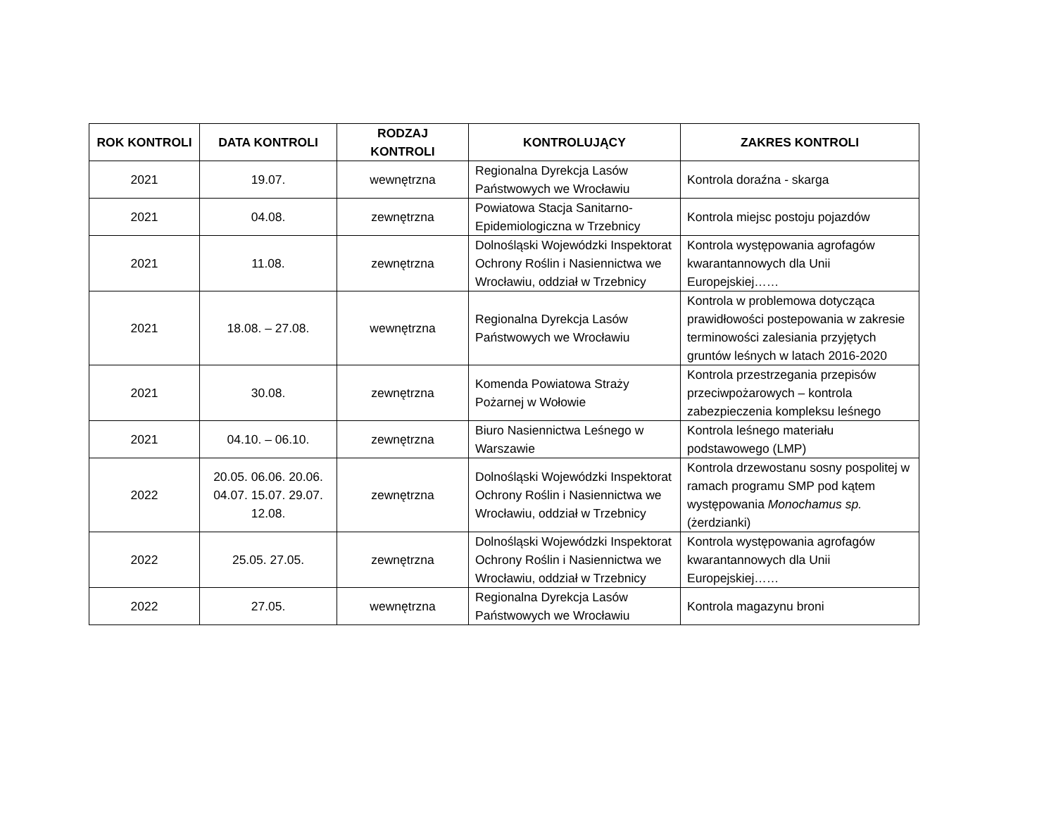| ROK KONTROLI | DATA KONTROLI | RODZAJ KONTROLI | KONTROLUJĄCY | ZAKRES KONTROLI |
| --- | --- | --- | --- | --- |
| 2021 | 19.07. | wewnętrzna | Regionalna Dyrekcja Lasów Państwowych we Wrocławiu | Kontrola doraźna - skarga |
| 2021 | 04.08. | zewnętrzna | Powiatowa Stacja Sanitarno-Epidemiologiczna w Trzebnicy | Kontrola miejsc postoju pojazdów |
| 2021 | 11.08. | zewnętrzna | Dolnośląski Wojewódzki Inspektorat Ochrony Roślin i Nasiennictwa we Wrocławiu, oddział w Trzebnicy | Kontrola występowania agrofagów kwarantannowych dla Unii Europejskiej…… |
| 2021 | 18.08. – 27.08. | wewnętrzna | Regionalna Dyrekcja Lasów Państwowych we Wrocławiu | Kontrola w problemowa dotycząca prawidłowości postepowania w zakresie terminowości zalesiania przyjętych gruntów leśnych w latach 2016-2020 |
| 2021 | 30.08. | zewnętrzna | Komenda Powiatowa Straży Pożarnej w Wołowie | Kontrola przestrzegania przepisów przeciwpożarowych – kontrola zabezpieczenia kompleksu leśnego |
| 2021 | 04.10. – 06.10. | zewnętrzna | Biuro Nasiennictwa Leśnego w Warszawie | Kontrola leśnego materiału podstawowego (LMP) |
| 2022 | 20.05. 06.06. 20.06. 04.07. 15.07. 29.07. 12.08. | zewnętrzna | Dolnośląski Wojewódzki Inspektorat Ochrony Roślin i Nasiennictwa we Wrocławiu, oddział w Trzebnicy | Kontrola drzewostanu sosny pospolitej w ramach programu SMP pod kątem występowania Monochamus sp. (żerdzianki) |
| 2022 | 25.05. 27.05. | zewnętrzna | Dolnośląski Wojewódzki Inspektorat Ochrony Roślin i Nasiennictwa we Wrocławiu, oddział w Trzebnicy | Kontrola występowania agrofagów kwarantannowych dla Unii Europejskiej…… |
| 2022 | 27.05. | wewnętrzna | Regionalna Dyrekcja Lasów Państwowych we Wrocławiu | Kontrola magazynu broni |